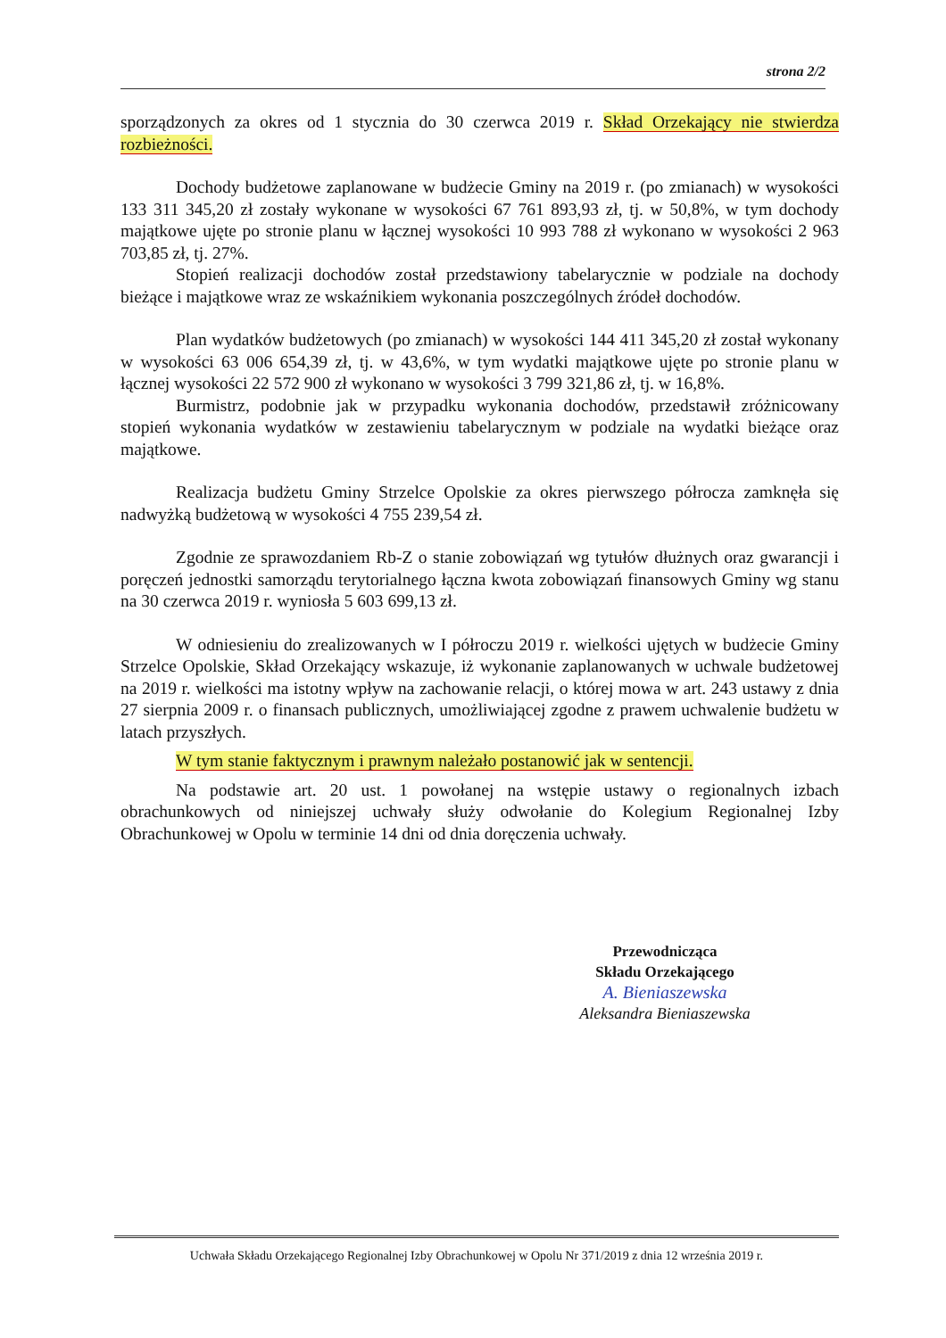strona 2/2
sporządzonych za okres od 1 stycznia do 30 czerwca 2019 r. Skład Orzekający nie stwierdza rozbieżności.
Dochody budżetowe zaplanowane w budżecie Gminy na 2019 r. (po zmianach) w wysokości 133 311 345,20 zł zostały wykonane w wysokości 67 761 893,93 zł, tj. w 50,8%, w tym dochody majątkowe ujęte po stronie planu w łącznej wysokości 10 993 788 zł wykonano w wysokości 2 963 703,85 zł, tj. 27%.
Stopień realizacji dochodów został przedstawiony tabelarycznie w podziale na dochody bieżące i majątkowe wraz ze wskaźnikiem wykonania poszczególnych źródeł dochodów.
Plan wydatków budżetowych (po zmianach) w wysokości 144 411 345,20 zł został wykonany w wysokości 63 006 654,39 zł, tj. w 43,6%, w tym wydatki majątkowe ujęte po stronie planu w łącznej wysokości 22 572 900 zł wykonano w wysokości 3 799 321,86 zł, tj. w 16,8%.
Burmistrz, podobnie jak w przypadku wykonania dochodów, przedstawił zróżnicowany stopień wykonania wydatków w zestawieniu tabelarycznym w podziale na wydatki bieżące oraz majątkowe.
Realizacja budżetu Gminy Strzelce Opolskie za okres pierwszego półrocza zamknęła się nadwyżką budżetową w wysokości 4 755 239,54 zł.
Zgodnie ze sprawozdaniem Rb-Z o stanie zobowiązań wg tytułów dłużnych oraz gwarancji i poręczeń jednostki samorządu terytorialnego łączna kwota zobowiązań finansowych Gminy wg stanu na 30 czerwca 2019 r. wyniosła 5 603 699,13 zł.
W odniesieniu do zrealizowanych w I półroczu 2019 r. wielkości ujętych w budżecie Gminy Strzelce Opolskie, Skład Orzekający wskazuje, iż wykonanie zaplanowanych w uchwale budżetowej na 2019 r. wielkości ma istotny wpływ na zachowanie relacji, o której mowa w art. 243 ustawy z dnia 27 sierpnia 2009 r. o finansach publicznych, umożliwiającej zgodne z prawem uchwalenie budżetu w latach przyszłych.
W tym stanie faktycznym i prawnym należało postanowić jak w sentencji.
Na podstawie art. 20 ust. 1 powołanej na wstępie ustawy o regionalnych izbach obrachunkowych od niniejszej uchwały służy odwołanie do Kolegium Regionalnej Izby Obrachunkowej w Opolu w terminie 14 dni od dnia doręczenia uchwały.
Przewodnicząca
Składu Orzekającego
A. Bieniaszewska
Aleksandra Bieniaszewska
Uchwała Składu Orzekającego Regionalnej Izby Obrachunkowej w Opolu Nr 371/2019 z dnia 12 września 2019 r.